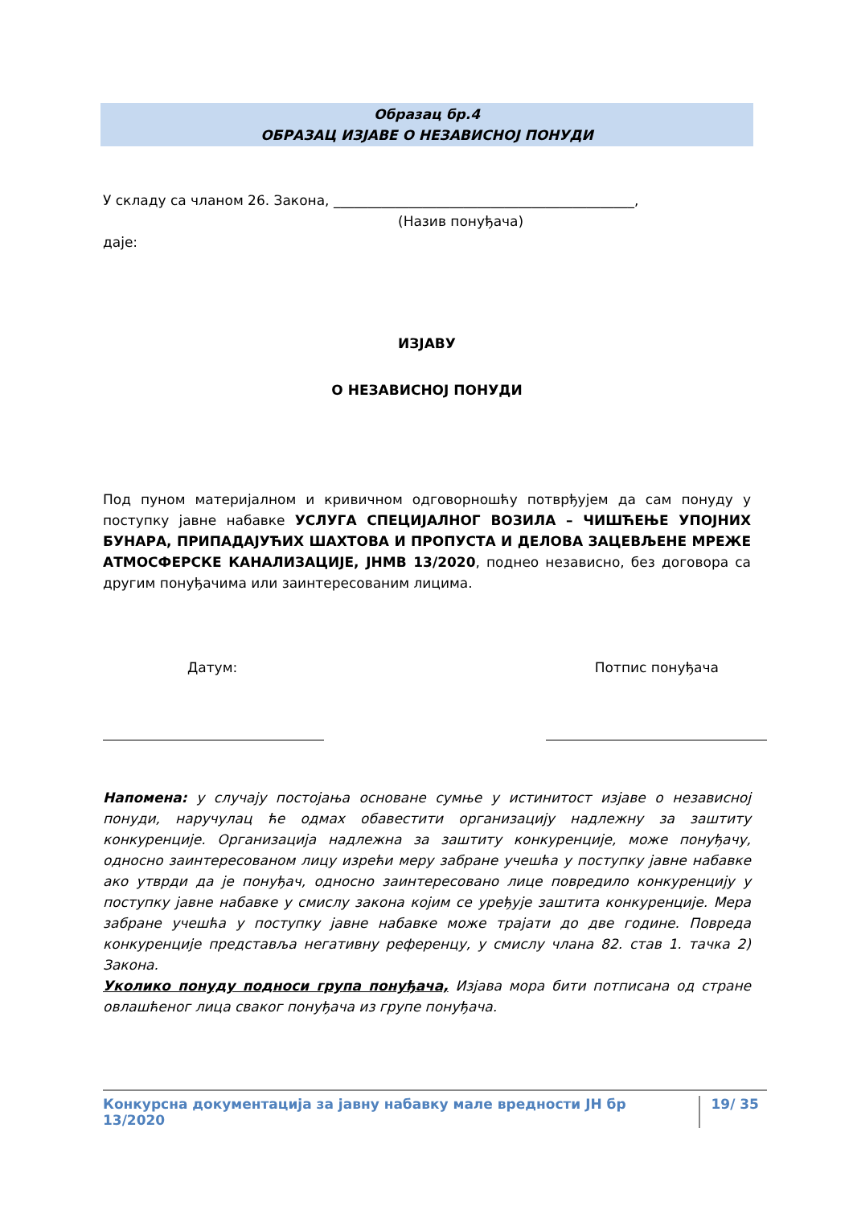Образац бр.4
ОБРАЗАЦ ИЗЈАВЕ О НЕЗАВИСНОЈ ПОНУДИ
У складу са чланом 26. Закона, ____________________________________________,
(Назив понуђача)
даје:
ИЗЈАВУ
О НЕЗАВИСНОЈ ПОНУДИ
Под пуном материјалном и кривичном одговорношћу потврђујем да сам понуду у поступку јавне набавке УСЛУГА СПЕЦИЈАЛНОГ ВОЗИЛА – ЧИШЋЕЊЕ УПОЈНИХ БУНАРА, ПРИПАДАЈУЋИХ ШАХТОВА И ПРОПУСТА И ДЕЛОВА ЗАЦЕВЉЕНЕ МРЕЖЕ АТМОСФЕРСКЕ КАНАЛИЗАЦИЈЕ, ЈНМВ 13/2020, поднео независно, без договора са другим понуђачима или заинтересованим лицима.
Датум: Потпис понуђача
Напомена: у случају постојања основане сумње у истинитост изјаве о независној понуди, наручулац ће одмах обавестити организацију надлежну за заштиту конкуренције. Организација надлежна за заштиту конкуренције, може понуђачу, односно заинтересованом лицу изрећи меру забране учешћа у поступку јавне набавке ако утврди да је понуђач, односно заинтересовано лице повредило конкуренцију у поступку јавне набавке у смислу закона којим се уређује заштита конкуренције. Мера забране учешћа у поступку јавне набавке може трајати до две године. Повреда конкуренције представља негативну референцу, у смислу члана 82. став 1. тачка 2) Закона.
Уколико понуду подноси група понуђача, Изјава мора бити потписана од стране овлашћеног лица сваког понуђача из групе понуђача.
Конкурсна документација за јавну набавку мале вредности ЈН бр 13/2020 19/ 35